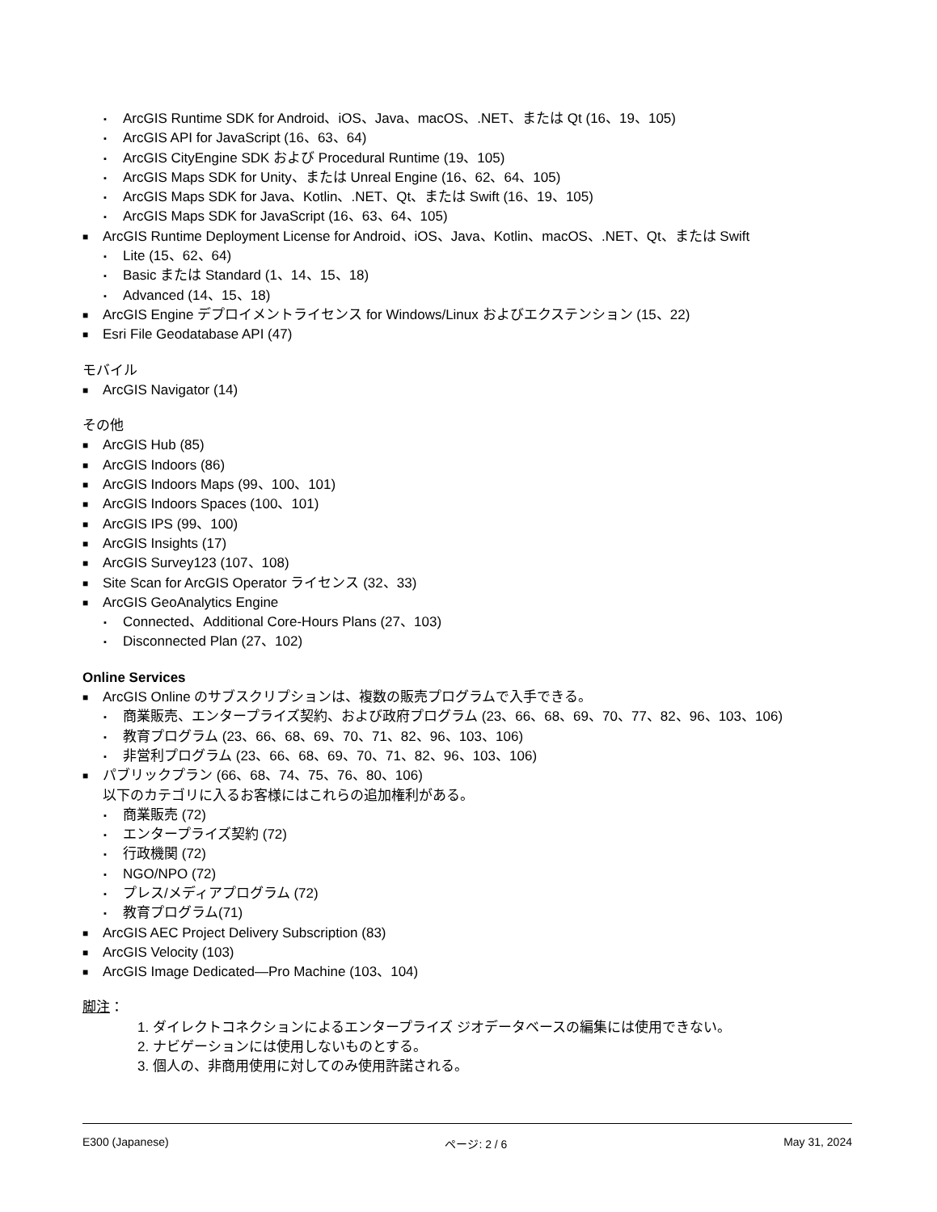▪ ArcGIS Runtime SDK for Android、iOS、Java、macOS、.NET、または Qt (16、19、105)
▪ ArcGIS API for JavaScript (16、63、64)
▪ ArcGIS CityEngine SDK および Procedural Runtime (19、105)
▪ ArcGIS Maps SDK for Unity、または Unreal Engine (16、62、64、105)
▪ ArcGIS Maps SDK for Java、Kotlin、.NET、Qt、または Swift (16、19、105)
▪ ArcGIS Maps SDK for JavaScript (16、63、64、105)
■ ArcGIS Runtime Deployment License for Android、iOS、Java、Kotlin、macOS、.NET、Qt、または Swift
▪ Lite (15、62、64)
▪ Basic または Standard (1、14、15、18)
▪ Advanced (14、15、18)
■ ArcGIS Engine デプロイメントライセンス for Windows/Linux およびエクステンション (15、22)
■ Esri File Geodatabase API (47)
モバイル
■ ArcGIS Navigator (14)
その他
■ ArcGIS Hub (85)
■ ArcGIS Indoors (86)
■ ArcGIS Indoors Maps (99、100、101)
■ ArcGIS Indoors Spaces (100、101)
■ ArcGIS IPS (99、100)
■ ArcGIS Insights (17)
■ ArcGIS Survey123 (107、108)
■ Site Scan for ArcGIS Operator ライセンス (32、33)
■ ArcGIS GeoAnalytics Engine
▪ Connected、Additional Core-Hours Plans (27、103)
▪ Disconnected Plan (27、102)
Online Services
■ ArcGIS Online のサブスクリプションは、複数の販売プログラムで入手できる。
▪ 商業販売、エンタープライズ契約、および政府プログラム (23、66、68、69、70、77、82、96、103、106)
▪ 教育プログラム (23、66、68、69、70、71、82、96、103、106)
▪ 非営利プログラム (23、66、68、69、70、71、82、96、103、106)
■ パブリックプラン (66、68、74、75、76、80、106)
以下のカテゴリに入るお客様にはこれらの追加権利がある。
▪ 商業販売 (72)
▪ エンタープライズ契約 (72)
▪ 行政機関 (72)
▪ NGO/NPO (72)
▪ プレス/メディアプログラム (72)
▪ 教育プログラム(71)
■ ArcGIS AEC Project Delivery Subscription (83)
■ ArcGIS Velocity (103)
■ ArcGIS Image Dedicated—Pro Machine (103、104)
脚注：
1. ダイレクトコネクションによるエンタープライズ ジオデータベースの編集には使用できない。
2. ナビゲーションには使用しないものとする。
3. 個人の、非商用使用に対してのみ使用許諾される。
E300 (Japanese) ページ: 2 / 6 May 31, 2024